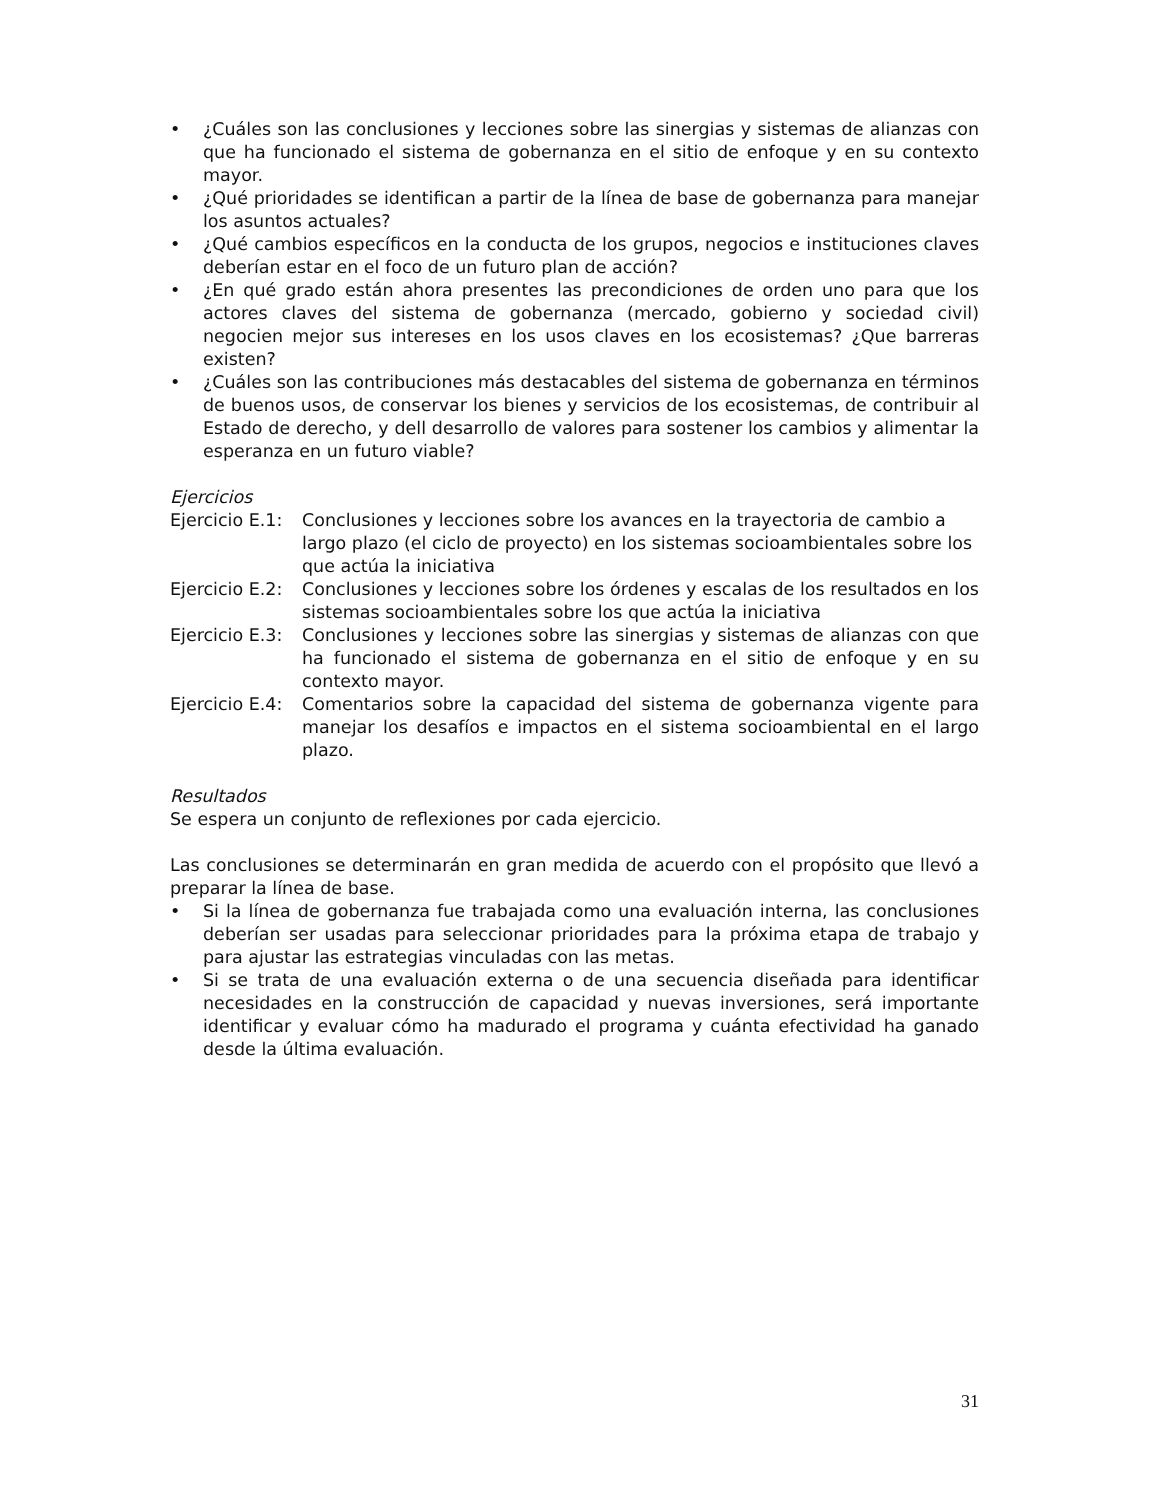• ¿Cuáles son las conclusiones y lecciones sobre las sinergias y sistemas de alianzas con que ha funcionado el sistema de gobernanza en el sitio de enfoque y en su contexto mayor.
• ¿Qué prioridades se identifican a partir de la línea de base de gobernanza para manejar los asuntos actuales?
• ¿Qué cambios específicos en la conducta de los grupos, negocios e instituciones claves deberían estar en el foco de un futuro plan de acción?
• ¿En qué grado están ahora presentes las precondiciones de orden uno para que los actores claves del sistema de gobernanza (mercado, gobierno y sociedad civil) negocien mejor sus intereses en los usos claves en los ecosistemas? ¿Que barreras existen?
• ¿Cuáles son las contribuciones más destacables del sistema de gobernanza en términos de buenos usos, de conservar los bienes y servicios de los ecosistemas, de contribuir al Estado de derecho, y dell desarrollo de valores para sostener los cambios y alimentar la esperanza en un futuro viable?
Ejercicios
Ejercicio E.1: Conclusiones y lecciones sobre los avances en la trayectoria de cambio a largo plazo (el ciclo de proyecto) en los sistemas socioambientales sobre los que actúa la iniciativa
Ejercicio E.2: Conclusiones y lecciones sobre los órdenes y escalas de los resultados en los sistemas socioambientales sobre los que actúa la iniciativa
Ejercicio E.3: Conclusiones y lecciones sobre las sinergias y sistemas de alianzas con que ha funcionado el sistema de gobernanza en el sitio de enfoque y en su contexto mayor.
Ejercicio E.4: Comentarios sobre la capacidad del sistema de gobernanza vigente para manejar los desafíos e impactos en el sistema socioambiental en el largo plazo.
Resultados
Se espera un conjunto de reflexiones por cada ejercicio.
Las conclusiones se determinarán en gran medida de acuerdo con el propósito que llevó a preparar la línea de base.
• Si la línea de gobernanza fue trabajada como una evaluación interna, las conclusiones deberían ser usadas para seleccionar prioridades para la próxima etapa de trabajo y para ajustar las estrategias vinculadas con las metas.
• Si se trata de una evaluación externa o de una secuencia diseñada para identificar necesidades en la construcción de capacidad y nuevas inversiones, será importante identificar y evaluar cómo ha madurado el programa y cuánta efectividad ha ganado desde la última evaluación.
31